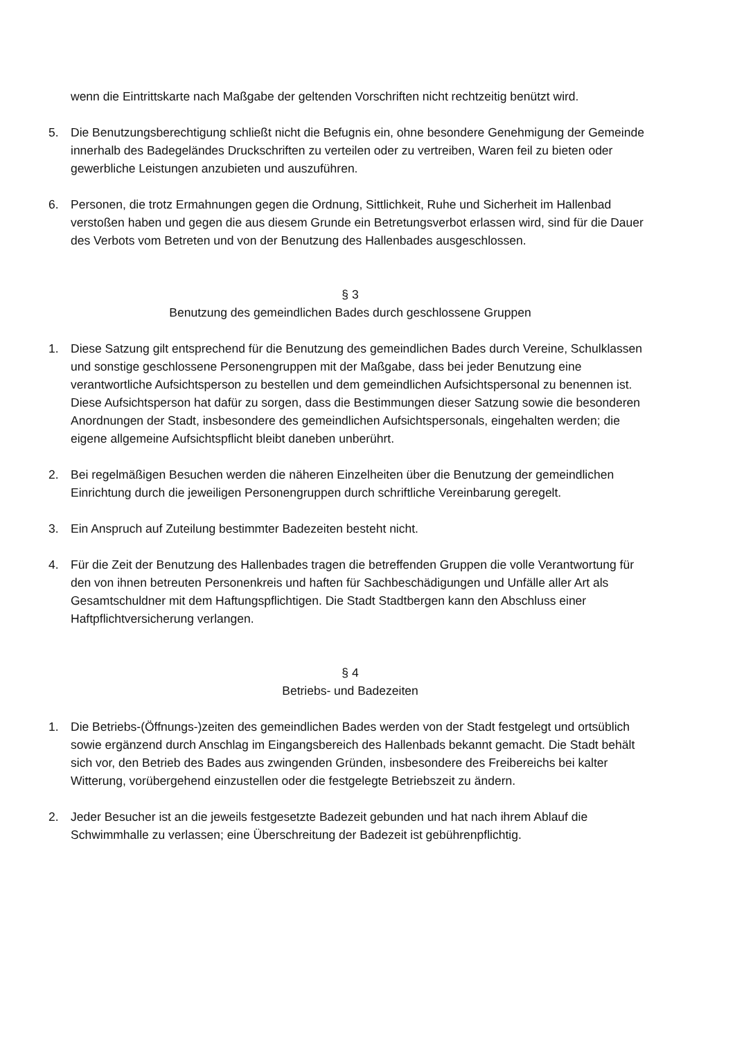wenn die Eintrittskarte nach Maßgabe der geltenden Vorschriften nicht rechtzeitig benützt wird.
5. Die Benutzungsberechtigung schließt nicht die Befugnis ein, ohne besondere Genehmigung der Gemeinde innerhalb des Badegeländes Druckschriften zu verteilen oder zu vertreiben, Waren feil zu bieten oder gewerbliche Leistungen anzubieten und auszuführen.
6. Personen, die trotz Ermahnungen gegen die Ordnung, Sittlichkeit, Ruhe und Sicherheit im Hallenbad verstoßen haben und gegen die aus diesem Grunde ein Betretungsverbot erlassen wird, sind für die Dauer des Verbots vom Betreten und von der Benutzung des Hallenbades ausgeschlossen.
§ 3
Benutzung des gemeindlichen Bades durch geschlossene Gruppen
1. Diese Satzung gilt entsprechend für die Benutzung des gemeindlichen Bades durch Vereine, Schulklassen und sonstige geschlossene Personengruppen mit der Maßgabe, dass bei jeder Benutzung eine verantwortliche Aufsichtsperson zu bestellen und dem gemeindlichen Aufsichtspersonal zu benennen ist. Diese Aufsichtsperson hat dafür zu sorgen, dass die Bestimmungen dieser Satzung sowie die besonderen Anordnungen der Stadt, insbesondere des gemeindlichen Aufsichtspersonals, eingehalten werden; die eigene allgemeine Aufsichtspflicht bleibt daneben unberührt.
2. Bei regelmäßigen Besuchen werden die näheren Einzelheiten über die Benutzung der gemeindlichen Einrichtung durch die jeweiligen Personengruppen durch schriftliche Vereinbarung geregelt.
3. Ein Anspruch auf Zuteilung bestimmter Badezeiten besteht nicht.
4. Für die Zeit der Benutzung des Hallenbades tragen die betreffenden Gruppen die volle Verantwortung für den von ihnen betreuten Personenkreis und haften für Sachbeschädigungen und Unfälle aller Art als Gesamtschuldner mit dem Haftungspflichtigen. Die Stadt Stadtbergen kann den Abschluss einer Haftpflichtversicherung verlangen.
§ 4
Betriebs- und Badezeiten
1. Die Betriebs-(Öffnungs-)zeiten des gemeindlichen Bades werden von der Stadt festgelegt und ortsüblich sowie ergänzend durch Anschlag im Eingangsbereich des Hallenbads bekannt gemacht. Die Stadt behält sich vor, den Betrieb des Bades aus zwingenden Gründen, insbesondere des Freibereichs bei kalter Witterung, vorübergehend einzustellen oder die festgelegte Betriebszeit zu ändern.
2. Jeder Besucher ist an die jeweils festgesetzte Badezeit gebunden und hat nach ihrem Ablauf die Schwimmhalle zu verlassen; eine Überschreitung der Badezeit ist gebührenpflichtig.